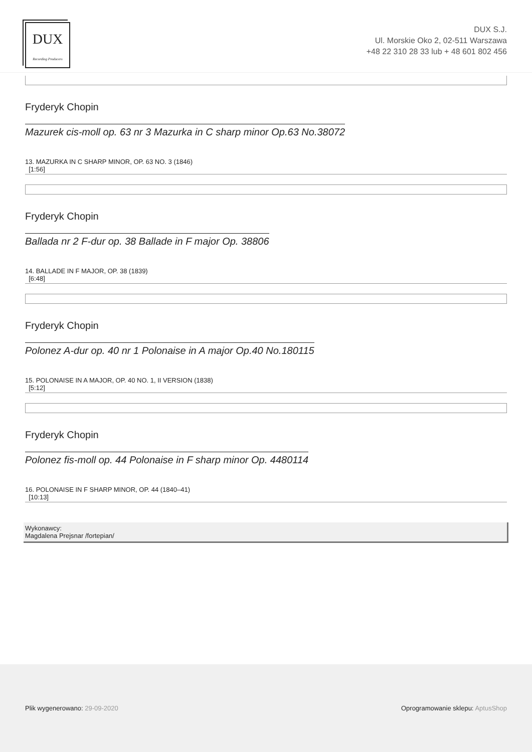DUX
Recording Producers
DUX S.J.
Ul. Morskie Oko 2, 02-511 Warszawa
+48 22 310 28 33 lub + 48 601 802 456
Fryderyk Chopin
Mazurek cis-moll op. 63 nr 3 Mazurka in C sharp minor Op.63 No.38072
13. MAZURKA IN C SHARP MINOR, OP. 63 NO. 3 (1846)
[1:56]
Fryderyk Chopin
Ballada nr 2 F-dur op. 38 Ballade in F major Op. 38806
14. BALLADE IN F MAJOR, OP. 38 (1839)
[6:48]
Fryderyk Chopin
Polonez A-dur op. 40 nr 1 Polonaise in A major Op.40 No.180115
15. POLONAISE IN A MAJOR, OP. 40 NO. 1, II VERSION (1838)
[5:12]
Fryderyk Chopin
Polonez fis-moll op. 44 Polonaise in F sharp minor Op. 4480114
16. POLONAISE IN F SHARP MINOR, OP. 44 (1840–41)
[10:13]
Wykonawcy:
Magdalena Prejsnar /fortepian/
Plik wygenerowano: 29-09-2020
Oprogramowanie sklepu: AptusShop